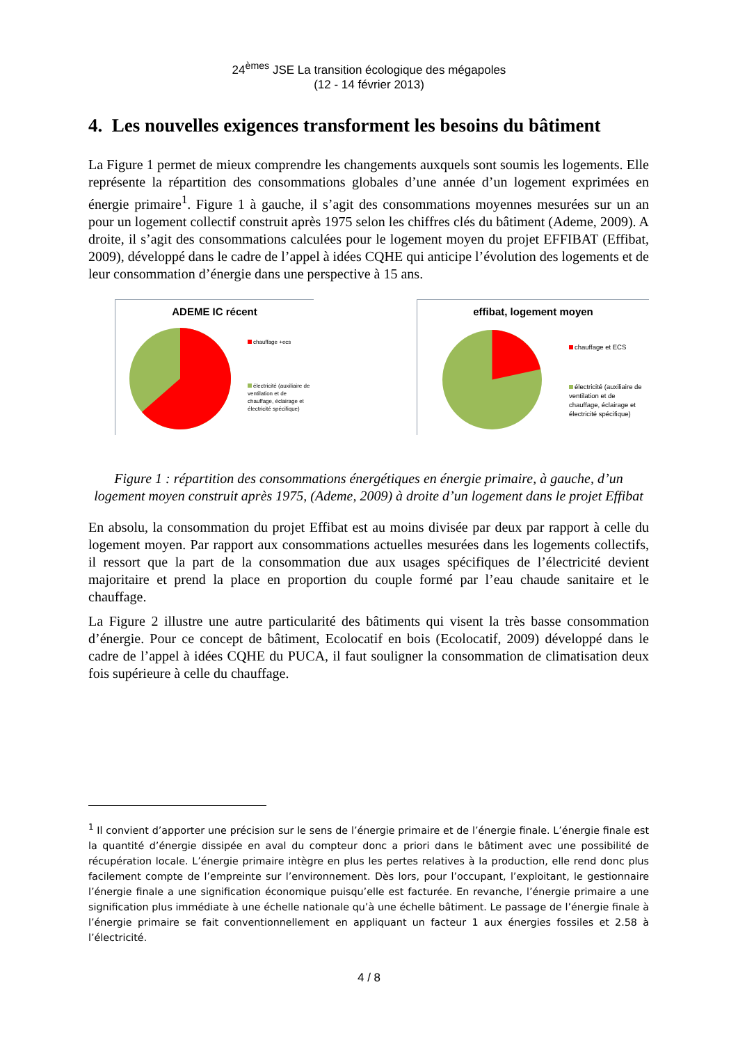24<sup>èmes</sup> JSE La transition écologique des mégapoles
(12 - 14 février 2013)
4. Les nouvelles exigences transforment les besoins du bâtiment
La Figure 1 permet de mieux comprendre les changements auxquels sont soumis les logements. Elle représente la répartition des consommations globales d’une année d’un logement exprimées en énergie primaire<sup>1</sup>. Figure 1 à gauche, il s’agit des consommations moyennes mesurées sur un an pour un logement collectif construit après 1975 selon les chiffres clés du bâtiment (Ademe, 2009). A droite, il s’agit des consommations calculées pour le logement moyen du projet EFFIBAT (Effibat, 2009), développé dans le cadre de l’appel à idées CQHE qui anticipe l’évolution des logements et de leur consommation d’énergie dans une perspective à 15 ans.
ADEME IC récent
chauffage +ecs
électricité (auxiliaire de ventilation et de chauffage, éclairage et électricité spécifique)
effibat, logement moyen
chauffage et ECS
électricité (auxiliaire de ventilation et de chauffage, éclairage et électricité spécifique)
Figure 1 : répartition des consommations énergétiques en énergie primaire, à gauche, d’un logement moyen construit après 1975, (Ademe, 2009) à droite d’un logement dans le projet Effibat
En absolu, la consommation du projet Effibat est au moins divisée par deux par rapport à celle du logement moyen. Par rapport aux consommations actuelles mesurées dans les logements collectifs, il ressort que la part de la consommation due aux usages spécifiques de l’électricité devient majoritaire et prend la place en proportion du couple formé par l’eau chaude sanitaire et le chauffage.
La Figure 2 illustre une autre particularité des bâtiments qui visent la très basse consommation d’énergie. Pour ce concept de bâtiment, Ecolocatif en bois (Ecolocatif, 2009) développé dans le cadre de l’appel à idées CQHE du PUCA, il faut souligner la consommation de climatisation deux fois supérieure à celle du chauffage.
<sup>1</sup> Il convient d’apporter une précision sur le sens de l’énergie primaire et de l’énergie finale. L’énergie finale est la quantité d’énergie dissipée en aval du compteur donc a priori dans le bâtiment avec une possibilité de récupération locale. L’énergie primaire intègre en plus les pertes relatives à la production, elle rend donc plus facilement compte de l’empreinte sur l’environnement. Dès lors, pour l’occupant, l’exploitant, le gestionnaire l’énergie finale a une signification économique puisqu’elle est facturée. En revanche, l’énergie primaire a une signification plus immédiate à une échelle nationale qu’à une échelle bâtiment. Le passage de l’énergie finale à l’énergie primaire se fait conventionnellement en appliquant un facteur 1 aux énergies fossiles et 2.58 à l’électricité.
4 / 8